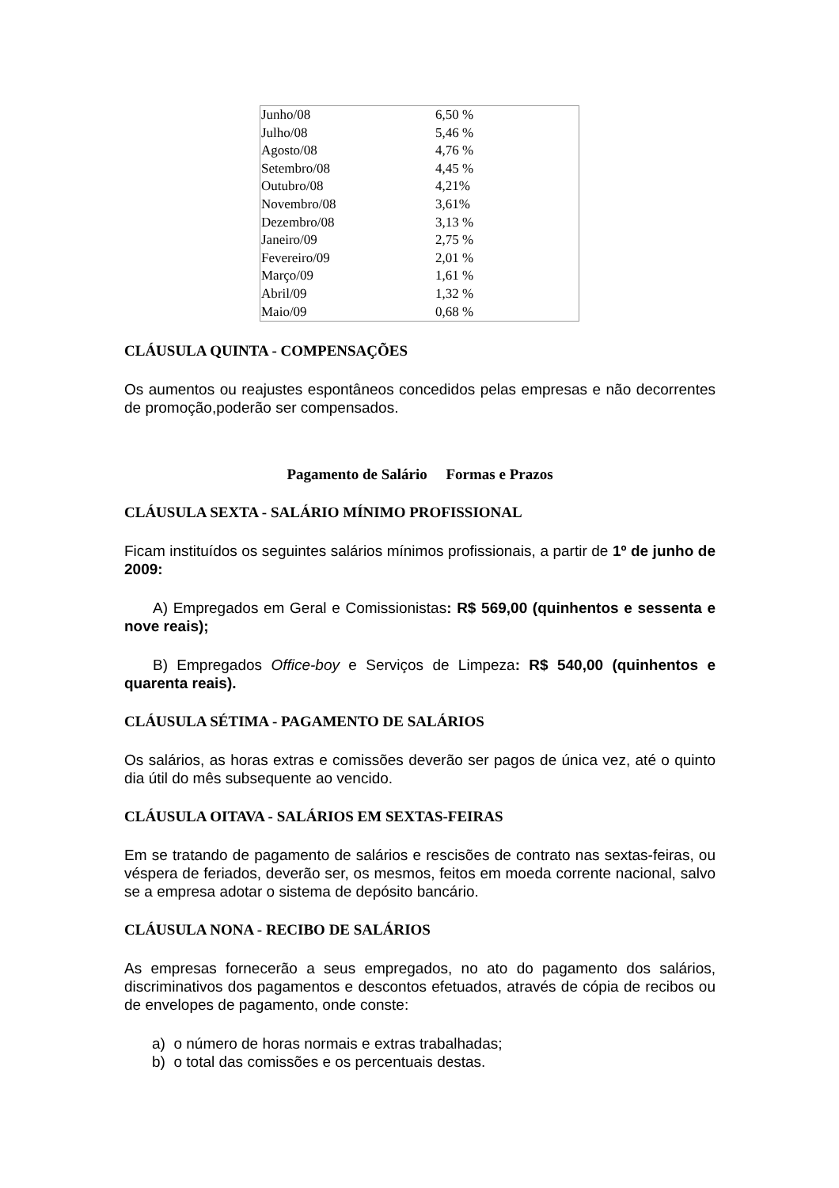| Junho/08 | 6,50 % |
| Julho/08 | 5,46 % |
| Agosto/08 | 4,76 % |
| Setembro/08 | 4,45 % |
| Outubro/08 | 4,21% |
| Novembro/08 | 3,61% |
| Dezembro/08 | 3,13 % |
| Janeiro/09 | 2,75 % |
| Fevereiro/09 | 2,01 % |
| Março/09 | 1,61 % |
| Abril/09 | 1,32 % |
| Maio/09 | 0,68 % |
CLÁUSULA QUINTA - COMPENSAÇÕES
Os aumentos ou reajustes espontâneos concedidos pelas empresas e não decorrentes de promoção,poderão ser compensados.
Pagamento de Salário Formas e Prazos
CLÁUSULA SEXTA - SALÁRIO MÍNIMO PROFISSIONAL
Ficam instituídos os seguintes salários mínimos profissionais, a partir de 1º de junho de 2009:
A) Empregados em Geral e Comissionistas: R$ 569,00 (quinhentos e sessenta e nove reais);
B) Empregados Office-boy e Serviços de Limpeza: R$ 540,00 (quinhentos e quarenta reais).
CLÁUSULA SÉTIMA - PAGAMENTO DE SALÁRIOS
Os salários, as horas extras e comissões deverão ser pagos de única vez, até o quinto dia útil do mês subsequente ao vencido.
CLÁUSULA OITAVA - SALÁRIOS EM SEXTAS-FEIRAS
Em se tratando de pagamento de salários e rescisões de contrato nas sextas-feiras, ou véspera de feriados, deverão ser, os mesmos, feitos em moeda corrente nacional, salvo se a empresa adotar o sistema de depósito bancário.
CLÁUSULA NONA - RECIBO DE SALÁRIOS
As empresas fornecerão a seus empregados, no ato do pagamento dos salários, discriminativos dos pagamentos e descontos efetuados, através de cópia de recibos ou de envelopes de pagamento, onde conste:
a) o número de horas normais e extras trabalhadas;
b) o total das comissões e os percentuais destas.